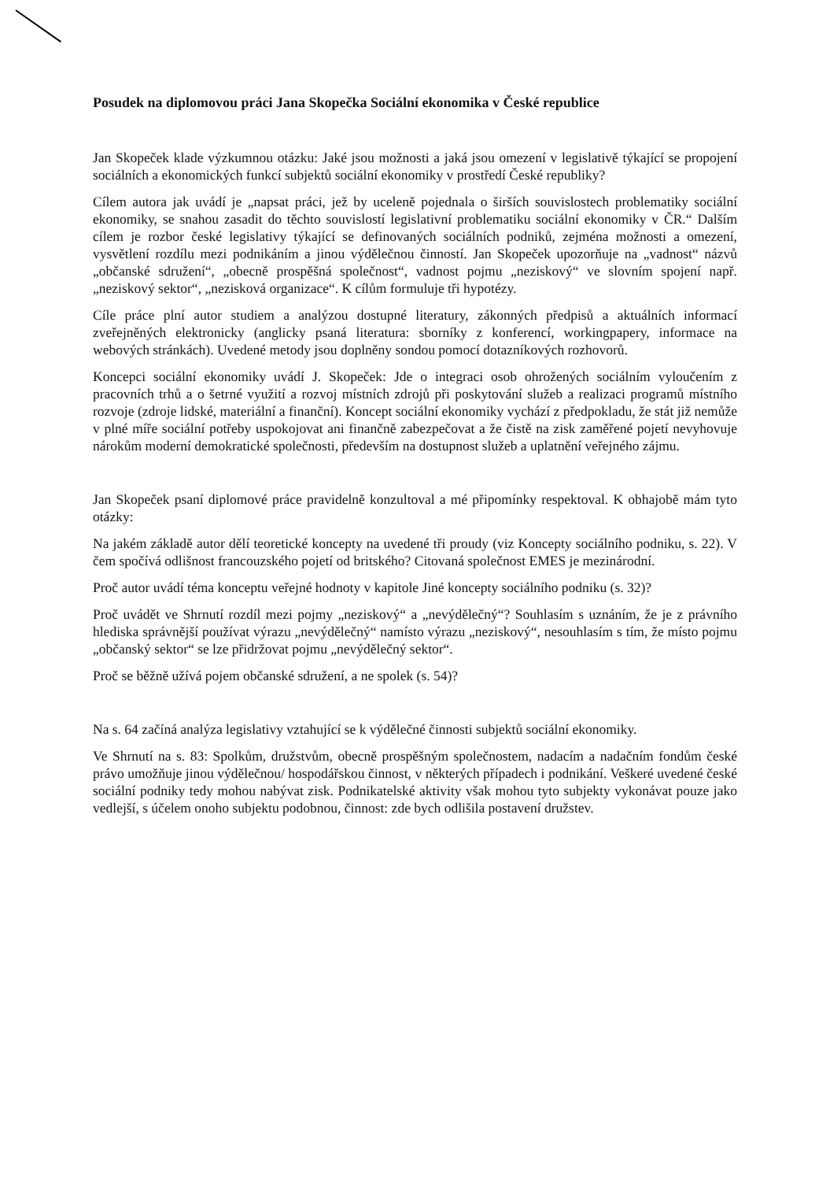Posudek na diplomovou práci Jana Skopečka Sociální ekonomika v České republice
Jan Skopeček klade výzkumnou otázku: Jaké jsou možnosti a jaká jsou omezení v legislativě týkající se propojení sociálních a ekonomických funkcí subjektů sociální ekonomiky v prostředí České republiky?
Cílem autora jak uvádí je „napsat práci, jež by uceleně pojednala o širších souvislostech problematiky sociální ekonomiky, se snahou zasadit do těchto souvislostí legislativní problematiku sociální ekonomiky v ČR.“ Dalším cílem je rozbor české legislativy týkající se definovaných sociálních podniků, zejména možnosti a omezení, vysvětlení rozdílu mezi podnikáním a jinou výdělečnou činností. Jan Skopeček upozorňuje na „vadnost“ názvů „občanské sdružení“, „obecně prospěšná společnost“, vadnost pojmu „neziskový“ ve slovním spojení např. „neziskový sektor“, „nezisková organizace“. K cílům formuluje tři hypotézy.
Cíle práce plní autor studiem a analýzou dostupné literatury, zákonných předpisů a aktuálních informací zveřejněných elektronicky (anglicky psaná literatura: sborníky z konferencí, workingpapery, informace na webových stránkách). Uvedené metody jsou doplněny sondou pomocí dotazníkových rozhovorů.
Koncepci sociální ekonomiky uvádí J. Skopeček: Jde o integraci osob ohrožených sociálním vyloučením z pracovních trhů a o šetrné využití a rozvoj místních zdrojů při poskytování služeb a realizaci programů místního rozvoje (zdroje lidské, materiální a finanční). Koncept sociální ekonomiky vychází z předpokladu, že stát již nemůže v plné míře sociální potřeby uspokojovat ani finančně zabezpečovat a že čistě na zisk zaměřené pojetí nevyhovuje nárokům moderní demokratické společnosti, především na dostupnost služeb a uplatnění veřejného zájmu.
Jan Skopeček psaní diplomové práce pravidelně konzultoval a mé připomínky respektoval. K obhajobě mám tyto otázky:
Na jakém základě autor dělí teoretické koncepty na uvedené tři proudy (viz Koncepty sociálního podniku, s. 22). V čem spočívá odlišnost francouzského pojetí od britského? Citovaná společnost EMES je mezinárodní.
Proč autor uvádí téma konceptu veřejné hodnoty v kapitole Jiné koncepty sociálního podniku (s. 32)?
Proč uvádět ve Shrnutí rozdíl mezi pojmy „neziskový“ a „nevýdělečný“? Souhlasím s uznáním, že je z právního hlediska správnější používat výrazu „nevýdělečný“ namísto výrazu „neziskový“, nesouhlasím s tím, že místo pojmu „občanský sektor“ se lze přidržovat pojmu „nevýdělečný sektor“.
Proč se běžně užívá pojem občanské sdružení, a ne spolek (s. 54)?
Na s. 64 začíná analýza legislativy vztahující se k výdělečné činnosti subjektů sociální ekonomiky.
Ve Shrnutí na s. 83: Spolkům, družstvům, obecně prospěšným společnostem, nadacím a nadačním fondům české právo umožňuje jinou výdělečnou/ hospodářskou činnost, v některých případech i podnikání. Veškeré uvedené české sociální podniky tedy mohou nabývat zisk. Podnikatelské aktivity však mohou tyto subjekty vykonávat pouze jako vedlejší, s účelem onoho subjektu podobnou, činnost: zde bych odlišila postavení družstev.